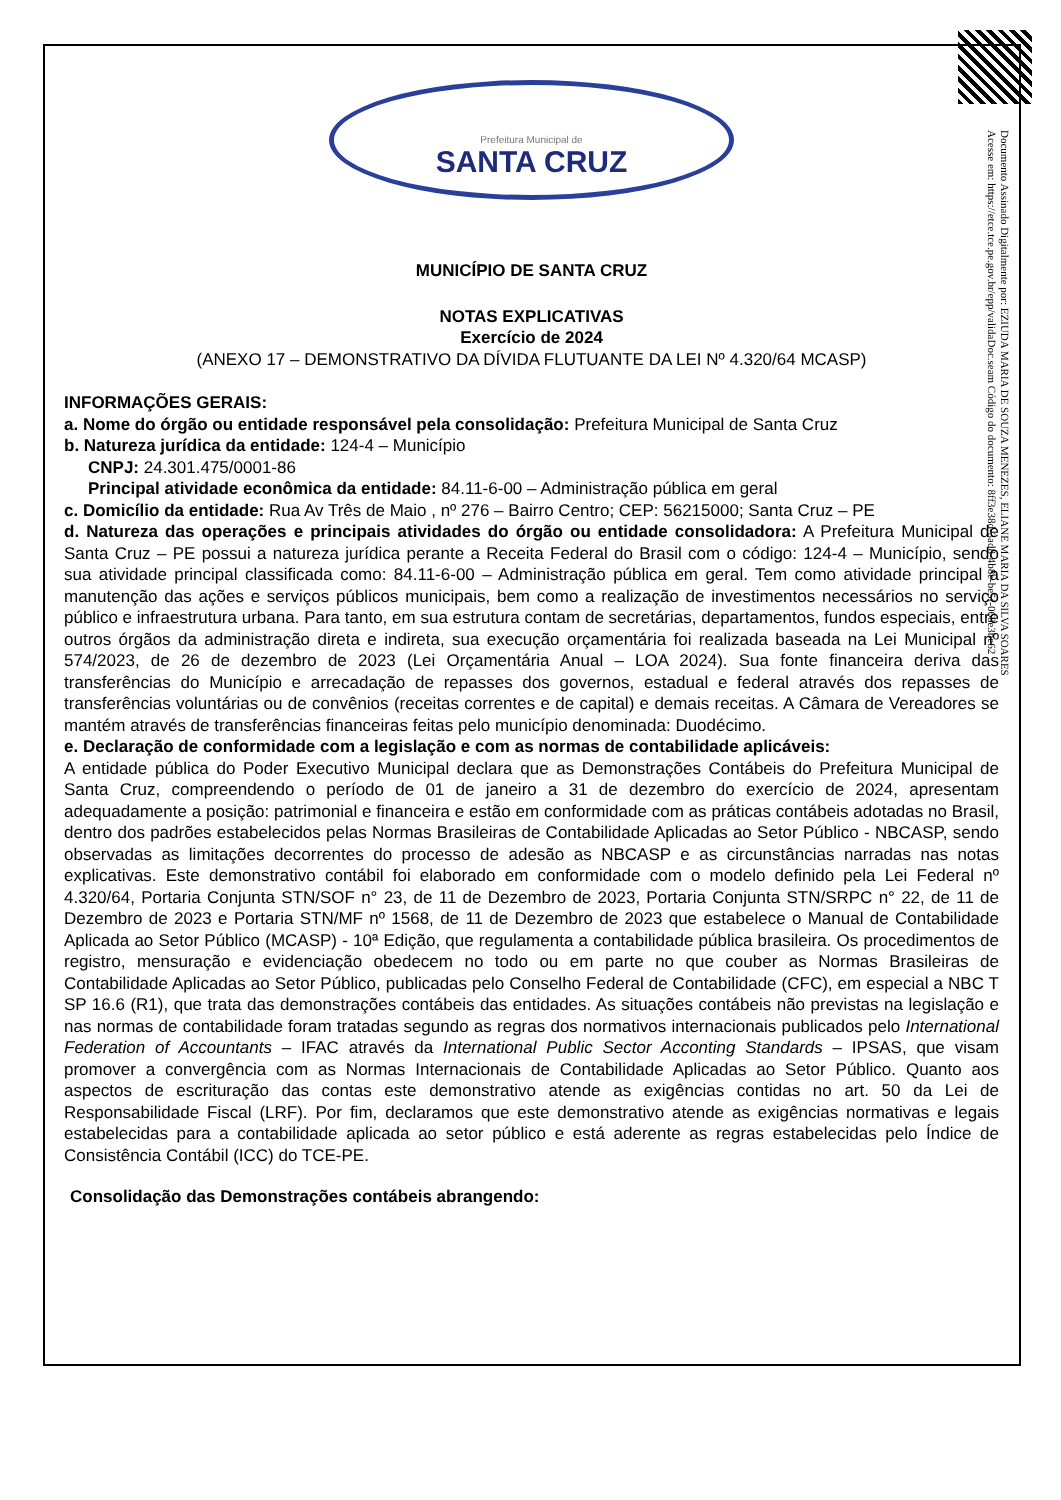Documento Assinado Digitalmente por: EZIUDA MARIA DE SOUZA MENEZES, ELIANE MARIA DA SILVA SOARES
Acesse em: https://etce.tce.pe.gov.br/epp/validaDoc.seam Código do documento: 8ff3e38d-3ad8-4b8e-be5f-068e3be62
Prefeitura Municipal de
SANTA CRUZ
MUNICÍPIO DE SANTA CRUZ
NOTAS EXPLICATIVAS
Exercício de 2024
(ANEXO 17 – DEMONSTRATIVO DA DÍVIDA FLUTUANTE DA LEI Nº 4.320/64 MCASP)
INFORMAÇÕES GERAIS:
a. Nome do órgão ou entidade responsável pela consolidação: Prefeitura Municipal de Santa Cruz
b. Natureza jurídica da entidade: 124-4 – Município
CNPJ: 24.301.475/0001-86
Principal atividade econômica da entidade: 84.11-6-00 – Administração pública em geral
c. Domicílio da entidade: Rua Av Três de Maio , nº 276 – Bairro Centro; CEP: 56215000; Santa Cruz – PE
d. Natureza das operações e principais atividades do órgão ou entidade consolidadora: A Prefeitura Municipal de Santa Cruz – PE possui a natureza jurídica perante a Receita Federal do Brasil com o código: 124-4 – Município, sendo sua atividade principal classificada como: 84.11-6-00 – Administração pública em geral. Tem como atividade principal a manutenção das ações e serviços públicos municipais, bem como a realização de investimentos necessários no serviço público e infraestrutura urbana. Para tanto, em sua estrutura contam de secretárias, departamentos, fundos especiais, entre outros órgãos da administração direta e indireta, sua execução orçamentária foi realizada baseada na Lei Municipal nº 574/2023, de 26 de dezembro de 2023 (Lei Orçamentária Anual – LOA 2024). Sua fonte financeira deriva das transferências do Município e arrecadação de repasses dos governos, estadual e federal através dos repasses de transferências voluntárias ou de convênios (receitas correntes e de capital) e demais receitas. A Câmara de Vereadores se mantém através de transferências financeiras feitas pelo município denominada: Duodécimo.
e. Declaração de conformidade com a legislação e com as normas de contabilidade aplicáveis:
A entidade pública do Poder Executivo Municipal declara que as Demonstrações Contábeis do Prefeitura Municipal de Santa Cruz, compreendendo o período de 01 de janeiro a 31 de dezembro do exercício de 2024, apresentam adequadamente a posição: patrimonial e financeira e estão em conformidade com as práticas contábeis adotadas no Brasil, dentro dos padrões estabelecidos pelas Normas Brasileiras de Contabilidade Aplicadas ao Setor Público - NBCASP, sendo observadas as limitações decorrentes do processo de adesão as NBCASP e as circunstâncias narradas nas notas explicativas. Este demonstrativo contábil foi elaborado em conformidade com o modelo definido pela Lei Federal nº 4.320/64, Portaria Conjunta STN/SOF n° 23, de 11 de Dezembro de 2023, Portaria Conjunta STN/SRPC n° 22, de 11 de Dezembro de 2023 e Portaria STN/MF nº 1568, de 11 de Dezembro de 2023 que estabelece o Manual de Contabilidade Aplicada ao Setor Público (MCASP) - 10ª Edição, que regulamenta a contabilidade pública brasileira. Os procedimentos de registro, mensuração e evidenciação obedecem no todo ou em parte no que couber as Normas Brasileiras de Contabilidade Aplicadas ao Setor Público, publicadas pelo Conselho Federal de Contabilidade (CFC), em especial a NBC T SP 16.6 (R1), que trata das demonstrações contábeis das entidades. As situações contábeis não previstas na legislação e nas normas de contabilidade foram tratadas segundo as regras dos normativos internacionais publicados pelo International Federation of Accountants – IFAC através da International Public Sector Acconting Standards – IPSAS, que visam promover a convergência com as Normas Internacionais de Contabilidade Aplicadas ao Setor Público. Quanto aos aspectos de escrituração das contas este demonstrativo atende as exigências contidas no art. 50 da Lei de Responsabilidade Fiscal (LRF). Por fim, declaramos que este demonstrativo atende as exigências normativas e legais estabelecidas para a contabilidade aplicada ao setor público e está aderente as regras estabelecidas pelo Índice de Consistência Contábil (ICC) do TCE-PE.
Consolidação das Demonstrações contábeis abrangendo: